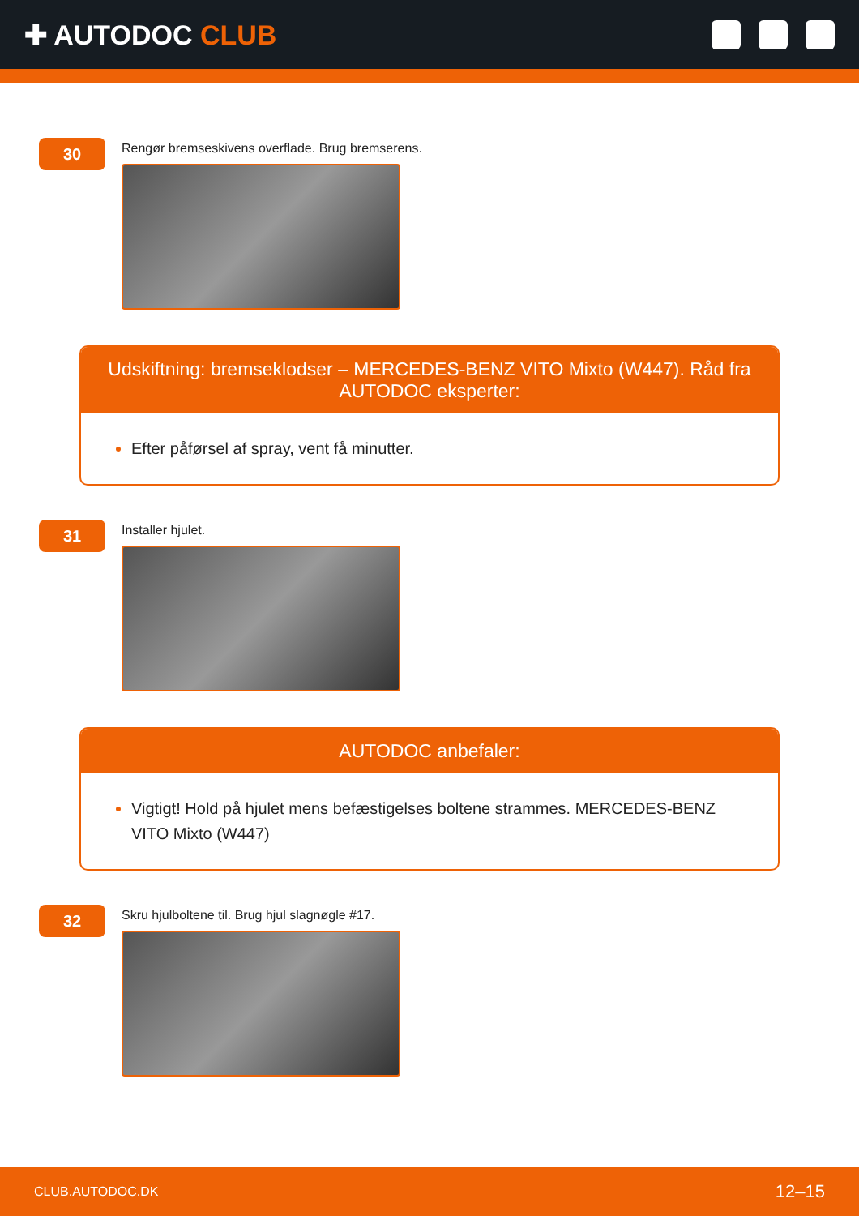✚ AUTODOC CLUB
30
Rengør bremseskivens overflade. Brug bremserens.
Udskiftning: bremseklodser – MERCEDES-BENZ VITO Mixto (W447). Råd fra AUTODOC eksperter:
Efter påførsel af spray, vent få minutter.
31
Installer hjulet.
AUTODOC anbefaler:
Vigtigt! Hold på hjulet mens befæstigelses boltene strammes. MERCEDES-BENZ VITO Mixto (W447)
32
Skru hjulboltene til. Brug hjul slagnøgle #17.
CLUB.AUTODOC.DK 12–15